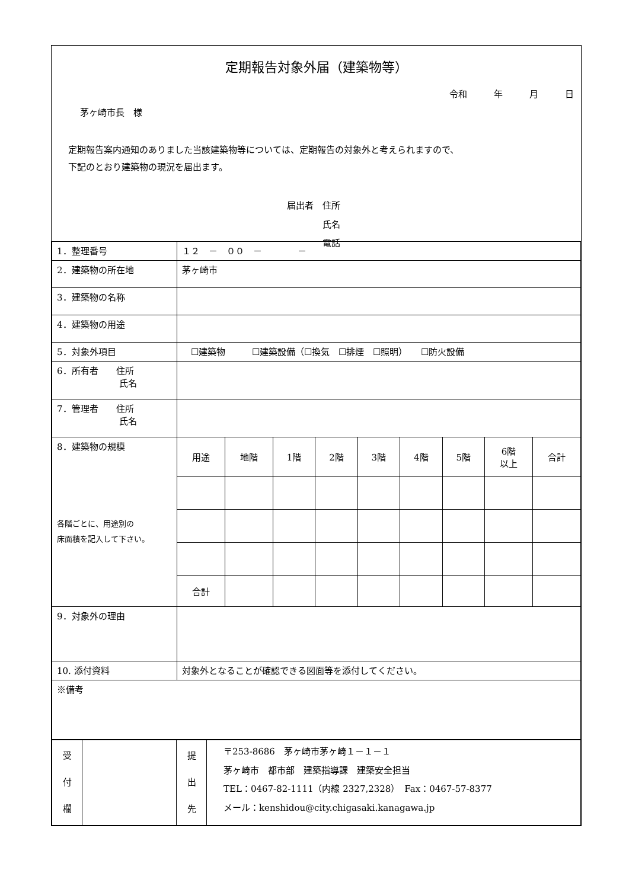定期報告対象外届（建築物等）
令和　　　年　　　月　　　日
茅ヶ崎市長　様
定期報告案内通知のありました当該建築物等については、定期報告の対象外と考えられますので、
下記のとおり建築物の現況を届出ます。
届出者　住所
　　　　氏名
　　　　電話
| 1．整理番号 | １２ － ００ － － | | | | | | | | |
| 2．建築物の所在地 | 茅ヶ崎市 | | | | | | | | |
| 3．建築物の名称 | | | | | | | | | |
| 4．建築物の用途 | | | | | | | | | |
| 5．対象外項目 | ☐建築物 ☐建築設備（☐換気 ☐排煙 ☐照明） ☐防火設備 | | | | | | | | |
| 6．所有者 住所 氏名 | | | | | | | | | |
| 7．管理者 住所 氏名 | | | | | | | | | |
| 8．建築物の規模 各階ごとに、用途別の 床面積を記入して下さい。 | 用途 | 地階 | 1階 | 2階 | 3階 | 4階 | 5階 | 6階 以上 | 合計 |
| | 合計 | | | | | | | | |
| 9．対象外の理由 | | | | | | | | | |
| 10. 添付資料 | 対象外となることが確認できる図面等を添付してください。 | | | | | | | | |
| ※備考 | | | | | | | | | |
| 受 付 欄 | | 提 出 先 | 〒253-8686 茅ヶ崎市茅ヶ崎１－１－１ 茅ヶ崎市 都市部 建築指導課 建築安全担当 TEL：0467-82-1111（内線 2327,2328） Fax：0467-57-8377 メール：kenshidou@city.chigasaki.kanagawa.jp |